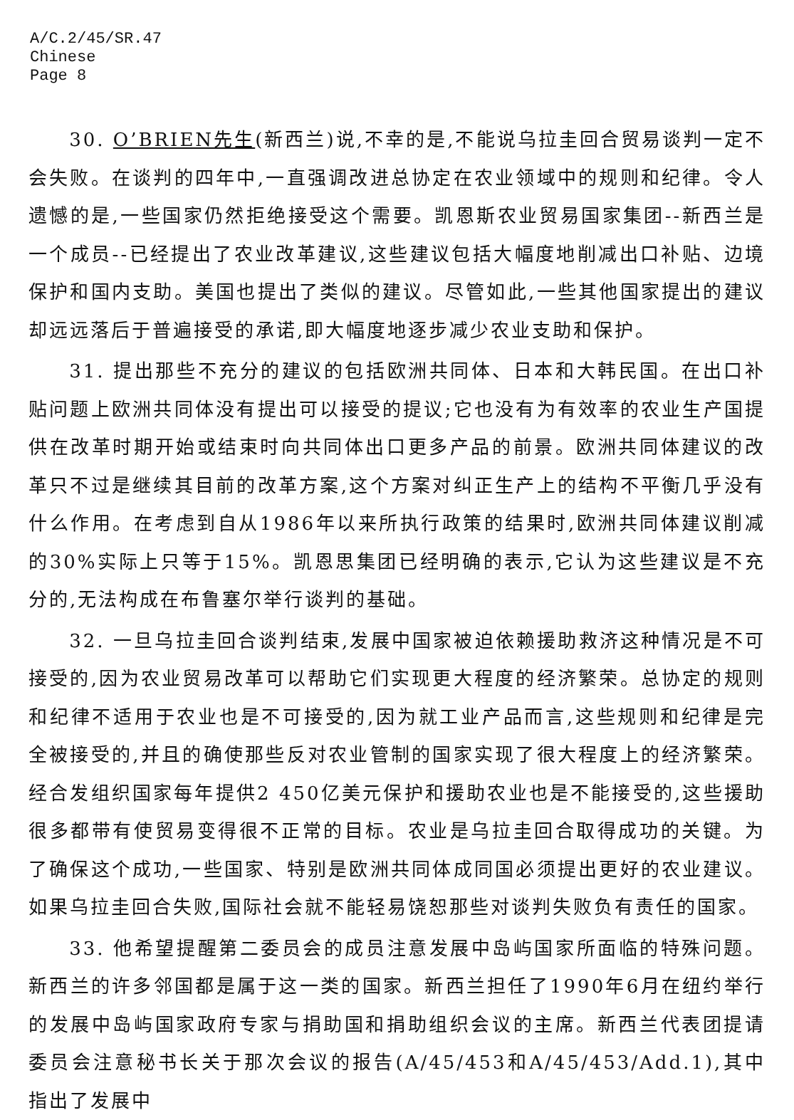A/C.2/45/SR.47
Chinese
Page 8
30. O’BRIEN先生(新西兰)说,不幸的是,不能说乌拉圭回合贸易谈判一定不会失败。在谈判的四年中,一直强调改进总协定在农业领域中的规则和纪律。令人遗憾的是,一些国家仍然拒绝接受这个需要。凯恩斯农业贸易国家集团--新西兰是一个成员--已经提出了农业改革建议,这些建议包括大幅度地削减出口补贴、边境保护和国内支助。美国也提出了类似的建议。尽管如此,一些其他国家提出的建议却远远落后于普遍接受的承诺,即大幅度地逐步减少农业支助和保护。
31. 提出那些不充分的建议的包括欧洲共同体、日本和大韩民国。在出口补贴问题上欧洲共同体没有提出可以接受的提议;它也没有为有效率的农业生产国提供在改革时期开始或结束时向共同体出口更多产品的前景。欧洲共同体建议的改革只不过是继续其目前的改革方案,这个方案对纠正生产上的结构不平衡几乎没有什么作用。在考虑到自从1986年以来所执行政策的结果时,欧洲共同体建议削减的30%实际上只等于15%。凯恩思集团已经明确的表示,它认为这些建议是不充分的,无法构成在布鲁塞尔举行谈判的基础。
32. 一旦乌拉圭回合谈判结束,发展中国家被迫依赖援助救济这种情况是不可接受的,因为农业贸易改革可以帮助它们实现更大程度的经济繁荣。总协定的规则和纪律不适用于农业也是不可接受的,因为就工业产品而言,这些规则和纪律是完全被接受的,并且的确使那些反对农业管制的国家实现了很大程度上的经济繁荣。经合发组织国家每年提供2 450亿美元保护和援助农业也是不能接受的,这些援助很多都带有使贸易变得很不正常的目标。农业是乌拉圭回合取得成功的关键。为了确保这个成功,一些国家、特别是欧洲共同体成同国必须提出更好的农业建议。如果乌拉圭回合失败,国际社会就不能轻易饶恕那些对谈判失败负有责任的国家。
33. 他希望提醒第二委员会的成员注意发展中岛屿国家所面临的特殊问题。新西兰的许多邻国都是属于这一类的国家。新西兰担任了1990年6月在纽约举行的发展中岛屿国家政府专家与捐助国和捐助组织会议的主席。新西兰代表团提请委员会注意秘书长关于那次会议的报告(A/45/453和A/45/453/Add.1),其中指出了发展中